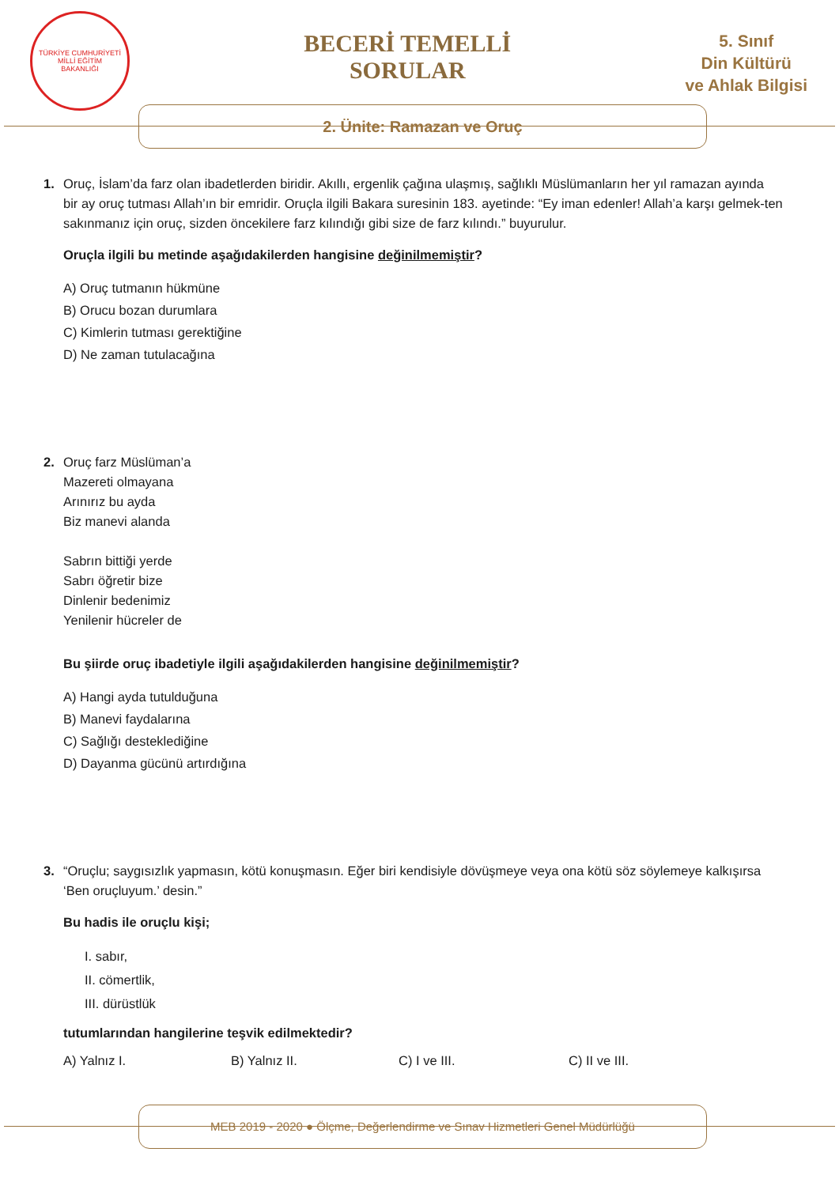TÜRKİYE CUMHURİYETİ
MİLLİ EĞİTİM
BAKANLIĞI
BECERİ TEMELLİ
SORULAR
5. Sınıf
Din Kültürü
ve Ahlak Bilgisi
2. Ünite: Ramazan ve Oruç
1. Oruç, İslam’da farz olan ibadetlerden biridir. Akıllı, ergenlik çağına ulaşmış, sağlıklı Müslümanların her yıl ramazan ayında
bir ay oruç tutması Allah’ın bir emridir. Oruçla ilgili Bakara suresinin 183. ayetinde: “Ey iman edenler! Allah’a karşı gelmek-ten sakınmanız için oruç, sizden öncekilere farz kılındığı gibi size de farz kılındı.” buyurulur.
Oruçla ilgili bu metinde aşağıdakilerden hangisine değinilmemiştir?
A) Oruç tutmanın hükmüne
B) Orucu bozan durumlara
C) Kimlerin tutması gerektiğine
D) Ne zaman tutulacağına
2. Oruç farz Müslüman’a
Mazereti olmayana
Arınırız bu ayda
Biz manevi alanda
Sabrın bittiği yerde
Sabrı öğretir bize
Dinlenir bedenimiz
Yenilenir hücreler de
Bu şiirde oruç ibadetiyle ilgili aşağıdakilerden hangisine değinilmemiştir?
A) Hangi ayda tutulduğuna
B) Manevi faydalarına
C) Sağlığı desteklediğine
D) Dayanma gücünü artırdığına
3. “Oruçlu; saygısızlık yapmasın, kötü konuşmasın. Eğer biri kendisiyle dövüşmeye veya ona kötü söz söylemeye kalkışırsa
‘Ben oruçluyum.’ desin.”
Bu hadis ile oruçlu kişi;
I. sabır,
II. cömertlik,
III. dürüstlük
tutumlarından hangilerine teşvik edilmektedir?
A) Yalnız I. B) Yalnız II. C) I ve III. C) II ve III.
MEB 2019 - 2020 ● Ölçme, Değerlendirme ve Sınav Hizmetleri Genel Müdürlüğü